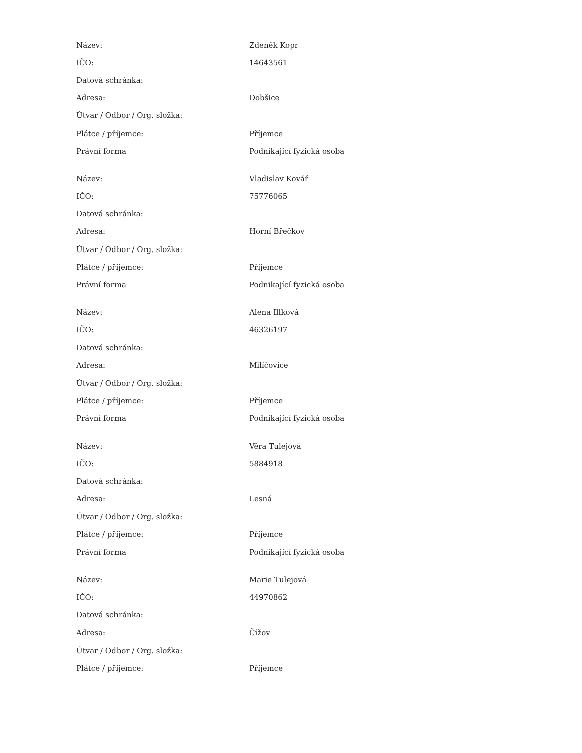| Název: | Zdeněk Kopr |
| IČO: | 14643561 |
| Datová schránka: | |
| Adresa: | Dobšice |
| Útvar / Odbor / Org. složka: | |
| Plátce / příjemce: | Příjemce |
| Právní forma | Podnikající fyzická osoba |
| Název: | Vladislav Kovář |
| IČO: | 75776065 |
| Datová schránka: | |
| Adresa: | Horní Břečkov |
| Útvar / Odbor / Org. složka: | |
| Plátce / příjemce: | Příjemce |
| Právní forma | Podnikající fyzická osoba |
| Název: | Alena Illková |
| IČO: | 46326197 |
| Datová schránka: | |
| Adresa: | Milíčovice |
| Útvar / Odbor / Org. složka: | |
| Plátce / příjemce: | Příjemce |
| Právní forma | Podnikající fyzická osoba |
| Název: | Věra Tulejová |
| IČO: | 5884918 |
| Datová schránka: | |
| Adresa: | Lesná |
| Útvar / Odbor / Org. složka: | |
| Plátce / příjemce: | Příjemce |
| Právní forma | Podnikající fyzická osoba |
| Název: | Marie Tulejová |
| IČO: | 44970862 |
| Datová schránka: | |
| Adresa: | Čížov |
| Útvar / Odbor / Org. složka: | |
| Plátce / příjemce: | Příjemce |